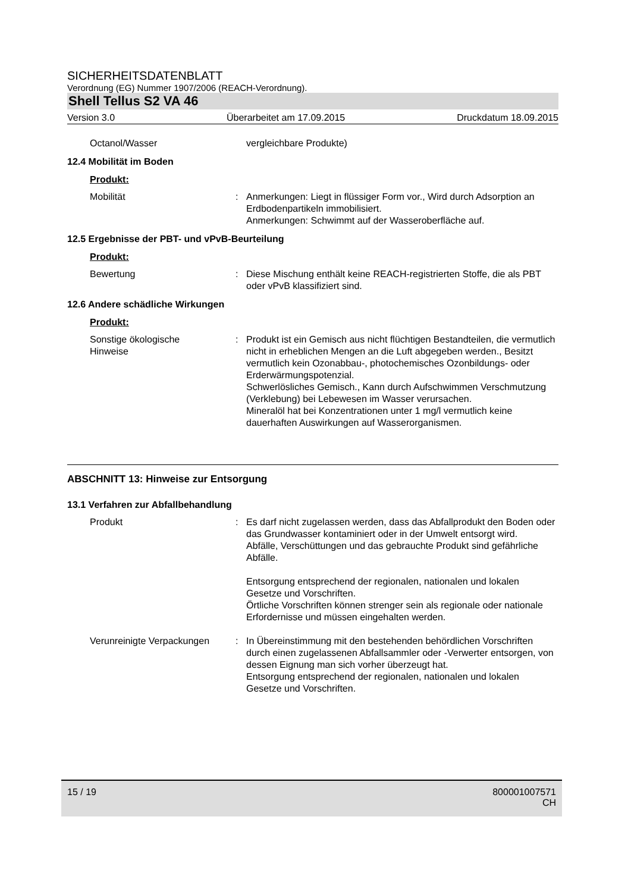SICHERHEITSDATENBLATT
Verordnung (EG) Nummer 1907/2006 (REACH-Verordnung).
Shell Tellus S2 VA 46
Version 3.0 Überarbeitet am 17.09.2015 Druckdatum 18.09.2015
Octanol/Wasser vergleichbare Produkte)
12.4 Mobilität im Boden
Produkt:
Mobilität : Anmerkungen: Liegt in flüssiger Form vor., Wird durch Adsorption an Erdbodenpartikeln immobilisiert.
Anmerkungen: Schwimmt auf der Wasseroberfläche auf.
12.5 Ergebnisse der PBT- und vPvB-Beurteilung
Produkt:
Bewertung : Diese Mischung enthält keine REACH-registrierten Stoffe, die als PBT oder vPvB klassifiziert sind.
12.6 Andere schädliche Wirkungen
Produkt:
Sonstige ökologische
Hinweise
: Produkt ist ein Gemisch aus nicht flüchtigen Bestandteilen, die vermutlich nicht in erheblichen Mengen an die Luft abgegeben werden., Besitzt vermutlich kein Ozonabbau-, photochemisches Ozonbildungs- oder Erderwärmungspotenzial.
Schwerlösliches Gemisch., Kann durch Aufschwimmen Verschmutzung (Verklebung) bei Lebewesen im Wasser verursachen.
Mineralöl hat bei Konzentrationen unter 1 mg/l vermutlich keine dauerhaften Auswirkungen auf Wasserorganismen.
ABSCHNITT 13: Hinweise zur Entsorgung
13.1 Verfahren zur Abfallbehandlung
Produkt : Es darf nicht zugelassen werden, dass das Abfallprodukt den Boden oder das Grundwasser kontaminiert oder in der Umwelt entsorgt wird.
Abfälle, Verschüttungen und das gebrauchte Produkt sind gefährliche Abfälle.
Entsorgung entsprechend der regionalen, nationalen und lokalen Gesetze und Vorschriften.
Örtliche Vorschriften können strenger sein als regionale oder nationale Erfordernisse und müssen eingehalten werden.
Verunreinigte Verpackungen
: In Übereinstimmung mit den bestehenden behördlichen Vorschriften durch einen zugelassenen Abfallsammler oder -Verwerter entsorgen, von dessen Eignung man sich vorher überzeugt hat.
Entsorgung entsprechend der regionalen, nationalen und lokalen Gesetze und Vorschriften.
15 / 19 800001007571
CH